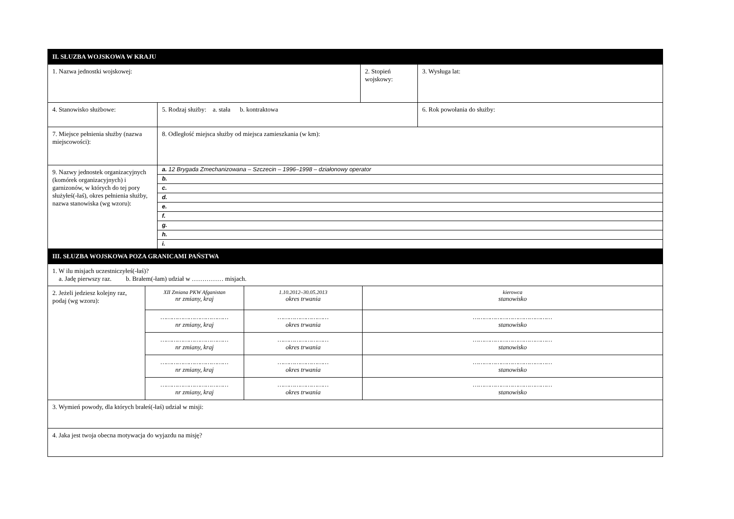| II. SŁUZBA WOJSKOWA W KRAJU | | | |
| --- | --- | --- | --- |
| 1. Nazwa jednostki wojskowej: | | 2. Stopień wojskowy: | 3. Wysługa lat: |
| 4. Stanowisko służbowe: | 5. Rodzaj służby: a. stała b. kontraktowa | | 6. Rok powołania do służby: |
| 7. Miejsce pełnienia służby (nazwa miejscowości): | 8. Odległość miejsca służby od miejsca zamieszkania (w km): | | |
| 9. Nazwy jednostek organizacyjnych (komórek organizacyjnych) i garnizonów, w których do tej pory służyłeś(-łaś), okres pełnienia służby, nazwa stanowiska (wg wzoru): | / a. 12 Brygada Zmechanizowana – Szczecin – 1996–1998 – działonowy operator / / b. / / c. / / d. / / e. / / f. / / g. / / h. / / i. / | | |
| III. SŁUZBA WOJSKOWA POZA GRANICAMI PAŃSTWA | | | |
| 1. W ilu misjach uczestniczyłeś(-łaś)? a. Jadę pierwszy raz. b. Brałem(-łam) udział w …………… misjach. | | | |
| / 2. Jeżeli jedziesz kolejny raz, podaj (wg wzoru): / XII Zmiana PKW Afganistan nr zmiany, kraj / 1.10.2012–30.05.2013 okres trwania / kierowca stanowisko / / / ……………………………… nr zmiany, kraj / ……………………… okres trwania / …………………………………… stanowisko / / / ……………………………… nr zmiany, kraj / ……………………… okres trwania / …………………………………… stanowisko / / / ……………………………… nr zmiany, kraj / ……………………… okres trwania / …………………………………… stanowisko / / / ……………………………… nr zmiany, kraj / ……………………… okres trwania / …………………………………… stanowisko / | | | |
| 3. Wymień powody, dla których brałeś(-łaś) udział w misji: | | | |
| 4. Jaka jest twoja obecna motywacja do wyjazdu na misję? | | | |